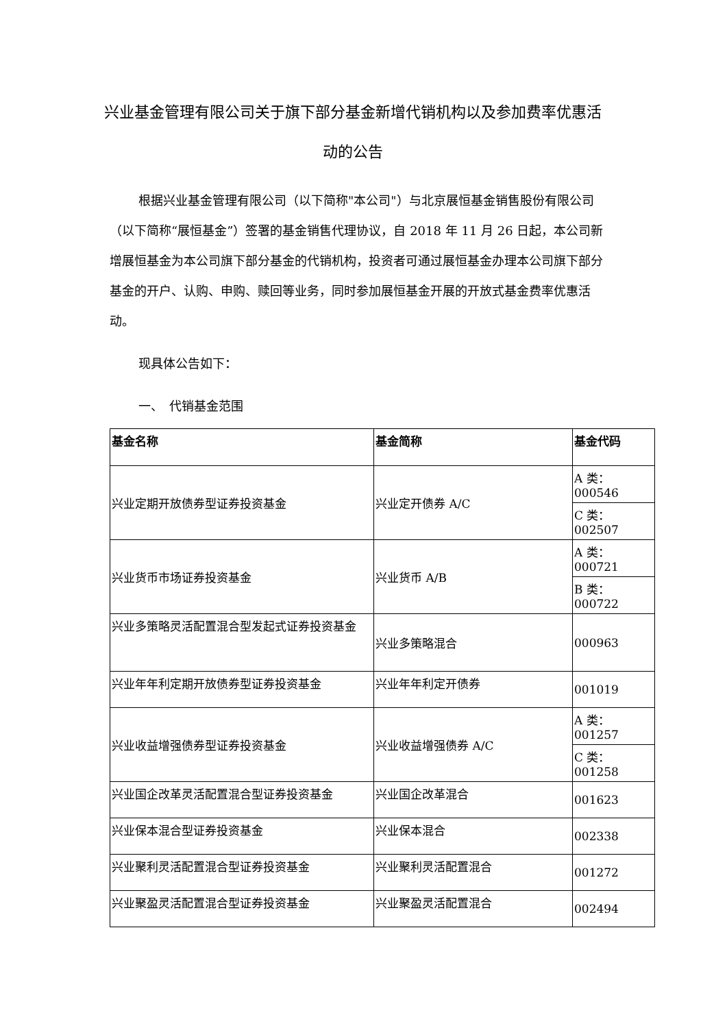兴业基金管理有限公司关于旗下部分基金新增代销机构以及参加费率优惠活动的公告
根据兴业基金管理有限公司（以下简称"本公司"）与北京展恒基金销售股份有限公司（以下简称“展恒基金”）签署的基金销售代理协议，自 2018 年 11 月 26 日起，本公司新增展恒基金为本公司旗下部分基金的代销机构，投资者可通过展恒基金办理本公司旗下部分基金的开户、认购、申购、赎回等业务，同时参加展恒基金开展的开放式基金费率优惠活动。
现具体公告如下：
一、　代销基金范围
| 基金名称 | 基金简称 | 基金代码 |
| --- | --- | --- |
| 兴业定期开放债券型证券投资基金 | 兴业定开债券 A/C | A 类：000546 |
| | | C 类：002507 |
| 兴业货币市场证券投资基金 | 兴业货币 A/B | A 类：000721 |
| | | B 类：000722 |
| 兴业多策略灵活配置混合型发起式证券投资基金 | 兴业多策略混合 | 000963 |
| 兴业年年利定期开放债券型证券投资基金 | 兴业年年利定开债券 | 001019 |
| 兴业收益增强债券型证券投资基金 | 兴业收益增强债券 A/C | A 类：001257 |
| | | C 类：001258 |
| 兴业国企改革灵活配置混合型证券投资基金 | 兴业国企改革混合 | 001623 |
| 兴业保本混合型证券投资基金 | 兴业保本混合 | 002338 |
| 兴业聚利灵活配置混合型证券投资基金 | 兴业聚利灵活配置混合 | 001272 |
| 兴业聚盈灵活配置混合型证券投资基金 | 兴业聚盈灵活配置混合 | 002494 |